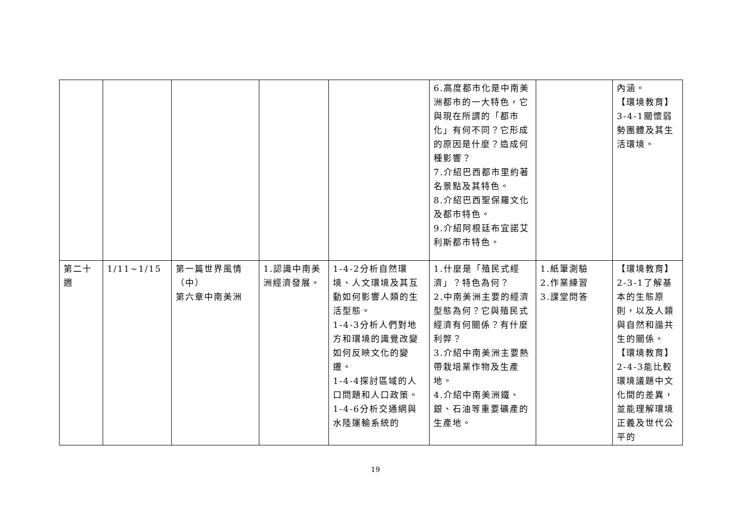| | | | | | 6.高度都市化是中南美洲都市的一大特色，它與現在所謂的「都市化」有何不同？它形成的原因是什麼？造成何種影響？ 7.介紹巴西都市里約著名景點及其特色。 8.介紹巴西聖保羅文化及都市特色。 9.介紹阿根廷布宜諾艾利斯都市特色。 | | 內涵。 【環境教育】 3-4-1關懷弱勢團體及其生活環境。 |
| 第二十週 | 1/11~1/15 | 第一篇世界風情（中） 第六章中南美洲 | 1.認識中南美洲經濟發展。 | 1-4-2分析自然環境、人文環境及其互動如何影響人類的生活型態。 1-4-3分析人們對地方和環境的識覺改變如何反映文化的變遷。 1-4-4探討區域的人口問題和人口政策。 1-4-6分析交通網與水陸運輸系統的 | 1.什麼是「殖民式經濟」？特色為何？ 2.中南美洲主要的經濟型態為何？它與殖民式經濟有何關係？有什麼利弊？ 3.介紹中南美洲主要熱帶栽培業作物及生產地。 4.介紹中南美洲鐵、銀、石油等重要礦產的生產地。 | 1.紙筆測驗 2.作業練習 3.課堂問答 | 【環境教育】 2-3-1了解基本的生態原則，以及人類與自然和諧共生的關係。 【環境教育】 2-4-3能比較環境議題中文化間的差異，並能理解環境正義及世代公平的 |
19